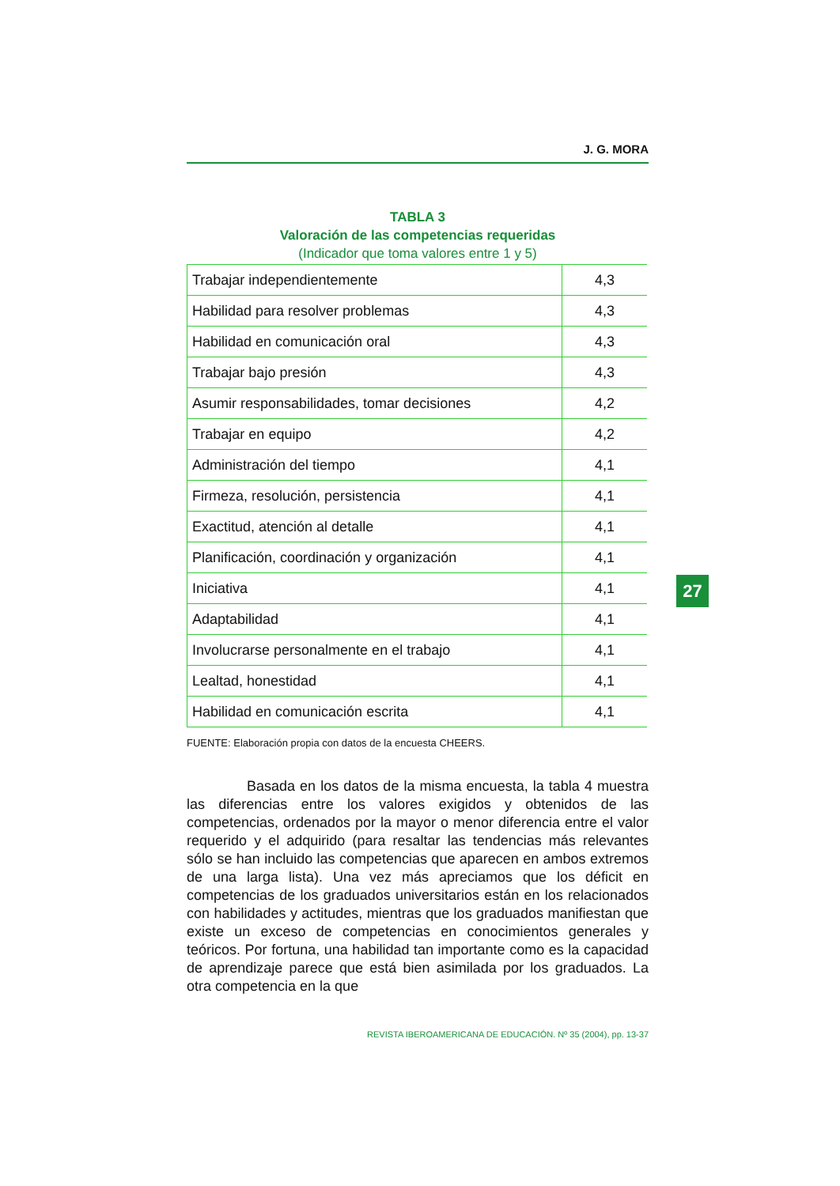J. G. MORA
TABLA 3
Valoración de las competencias requeridas
(Indicador que toma valores entre 1 y 5)
| Trabajar independientemente | 4,3 |
| Habilidad para resolver problemas | 4,3 |
| Habilidad en comunicación oral | 4,3 |
| Trabajar bajo presión | 4,3 |
| Asumir responsabilidades, tomar decisiones | 4,2 |
| Trabajar en equipo | 4,2 |
| Administración del tiempo | 4,1 |
| Firmeza, resolución, persistencia | 4,1 |
| Exactitud, atención al detalle | 4,1 |
| Planificación, coordinación y organización | 4,1 |
| Iniciativa | 4,1 |
| Adaptabilidad | 4,1 |
| Involucrarse personalmente en el trabajo | 4,1 |
| Lealtad, honestidad | 4,1 |
| Habilidad en comunicación escrita | 4,1 |
FUENTE: Elaboración propia con datos de la encuesta CHEERS.
Basada en los datos de la misma encuesta, la tabla 4 muestra las diferencias entre los valores exigidos y obtenidos de las competencias, ordenados por la mayor o menor diferencia entre el valor requerido y el adquirido (para resaltar las tendencias más relevantes sólo se han incluido las competencias que aparecen en ambos extremos de una larga lista). Una vez más apreciamos que los déficit en competencias de los graduados universitarios están en los relacionados con habilidades y actitudes, mientras que los graduados manifiestan que existe un exceso de competencias en conocimientos generales y teóricos. Por fortuna, una habilidad tan importante como es la capacidad de aprendizaje parece que está bien asimilada por los graduados. La otra competencia en la que
27
REVISTA IBEROAMERICANA DE EDUCACIÓN. Nº 35 (2004), pp. 13-37